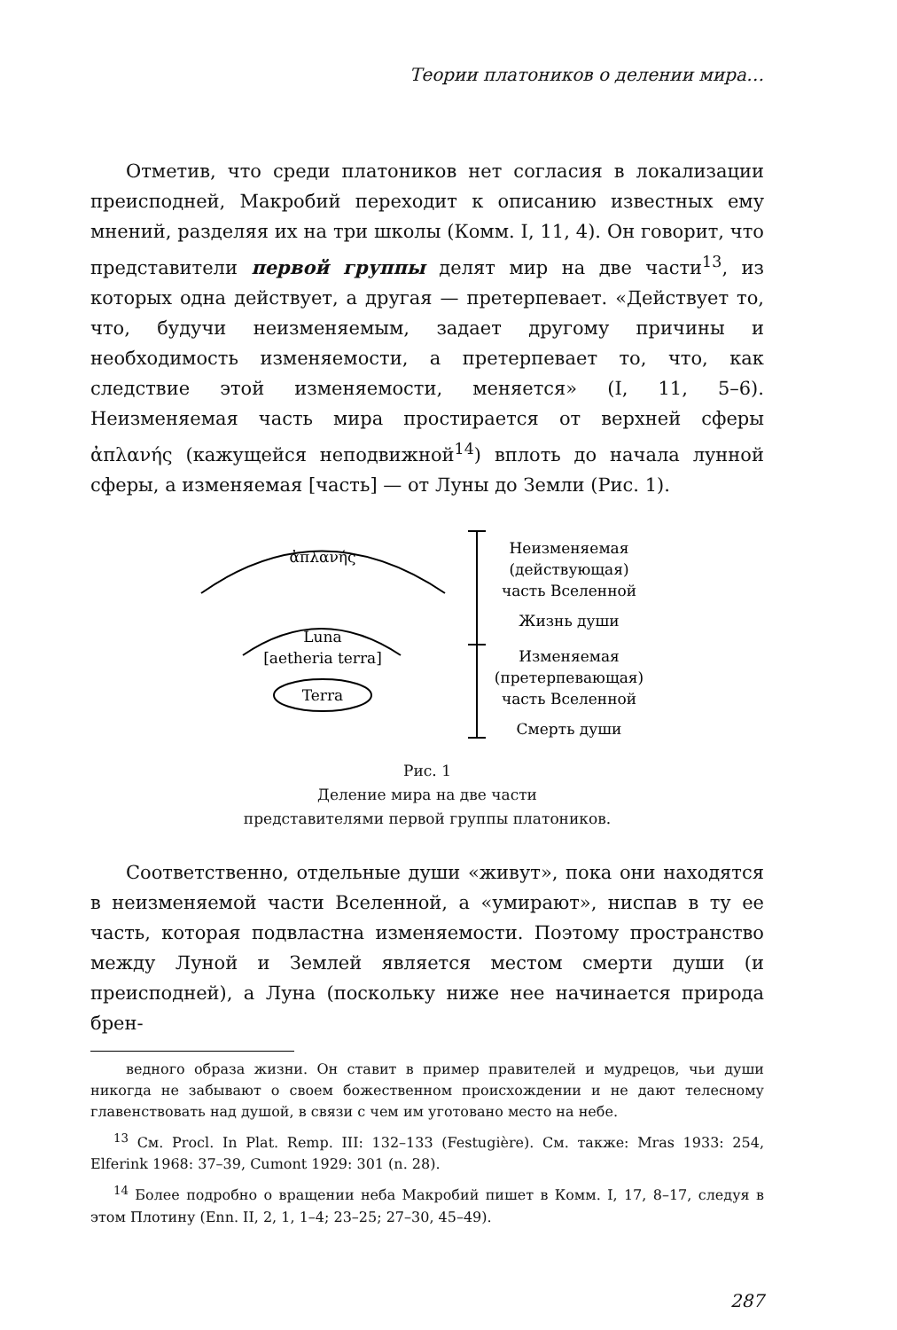Теории платоников о делении мира…
Отметив, что среди платоников нет согласия в локализации преисподней, Макробий переходит к описанию известных ему мнений, разделяя их на три школы (Комм. I, 11, 4). Он говорит, что представители первой группы делят мир на две части<sup>13</sup>, из которых одна действует, а другая — претерпевает. «Действует то, что, будучи неизменяемым, задает другому причины и необходимость изменяемости, а претерпевает то, что, как следствие этой изменяемости, меняется» (I, 11, 5–6). Неизменяемая часть мира простирается от верхней сферы ἀπλανής (кажущейся неподвижной<sup>14</sup>) вплоть до начала лунной сферы, а изменяемая [часть] — от Луны до Земли (Рис. 1).
ἀπλανής
Luna
[aetheria terra]
Terra
Неизменяемая
(действующая)
часть Вселенной
Жизнь души
Изменяемая
(претерпевающая)
часть Вселенной
Смерть души
Рис. 1
Деление мира на две части
представителями первой группы платоников.
Соответственно, отдельные души «живут», пока они находятся в неизменяемой части Вселенной, а «умирают», ниспав в ту ее часть, которая подвластна изменяемости. Поэтому пространство между Луной и Землей является местом смерти души (и преисподней), а Луна (поскольку ниже нее начинается природа брен-
ведного образа жизни. Он ставит в пример правителей и мудрецов, чьи души никогда не забывают о своем божественном происхождении и не дают телесному главенствовать над душой, в связи с чем им уготовано место на небе.
<sup>13</sup> См. Procl. In Plat. Remp. III: 132–133 (Festugière). См. также: Mras 1933: 254, Elferink 1968: 37–39, Cumont 1929: 301 (n. 28).
<sup>14</sup> Более подробно о вращении неба Макробий пишет в Комм. I, 17, 8–17, следуя в этом Плотину (Enn. II, 2, 1, 1–4; 23–25; 27–30, 45–49).
287